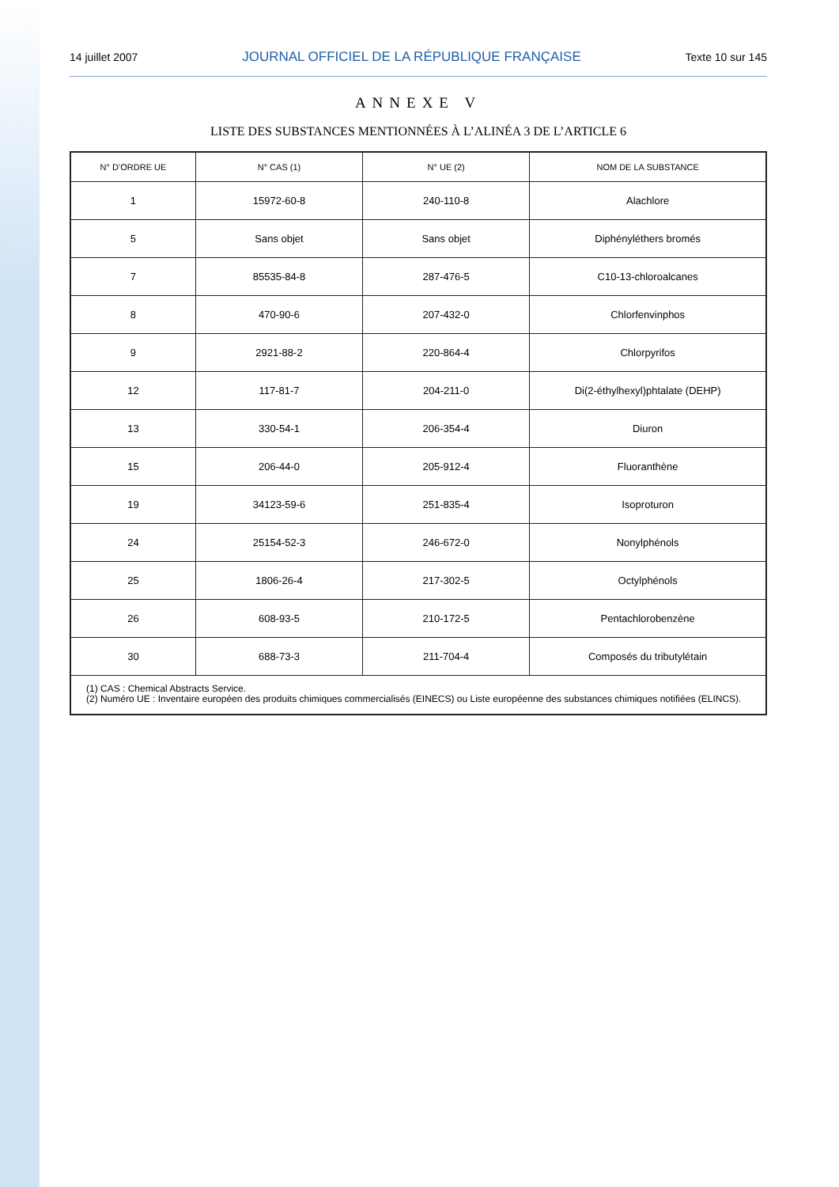14 juillet 2007 JOURNAL OFFICIEL DE LA RÉPUBLIQUE FRANÇAISE Texte 10 sur 145
ANNEXE V
LISTE DES SUBSTANCES MENTIONNÉES À L’ALINÉA 3 DE L’ARTICLE 6
| N° D’ORDRE UE | N° CAS (1) | N° UE (2) | NOM DE LA SUBSTANCE |
| --- | --- | --- | --- |
| 1 | 15972-60-8 | 240-110-8 | Alachlore |
| 5 | Sans objet | Sans objet | Diphényléthers bromés |
| 7 | 85535-84-8 | 287-476-5 | C10-13-chloroalcanes |
| 8 | 470-90-6 | 207-432-0 | Chlorfenvinphos |
| 9 | 2921-88-2 | 220-864-4 | Chlorpyrifos |
| 12 | 117-81-7 | 204-211-0 | Di(2-éthylhexyl)phtalate (DEHP) |
| 13 | 330-54-1 | 206-354-4 | Diuron |
| 15 | 206-44-0 | 205-912-4 | Fluoranthène |
| 19 | 34123-59-6 | 251-835-4 | Isoproturon |
| 24 | 25154-52-3 | 246-672-0 | Nonylphénols |
| 25 | 1806-26-4 | 217-302-5 | Octylphénols |
| 26 | 608-93-5 | 210-172-5 | Pentachlorobenzène |
| 30 | 688-73-3 | 211-704-4 | Composés du tributylétain |
| (1) CAS : Chemical Abstracts Service. (2) Numéro UE : Inventaire européen des produits chimiques commercialisés (EINECS) ou Liste européenne des substances chimiques notifiées (ELINCS). | | | |